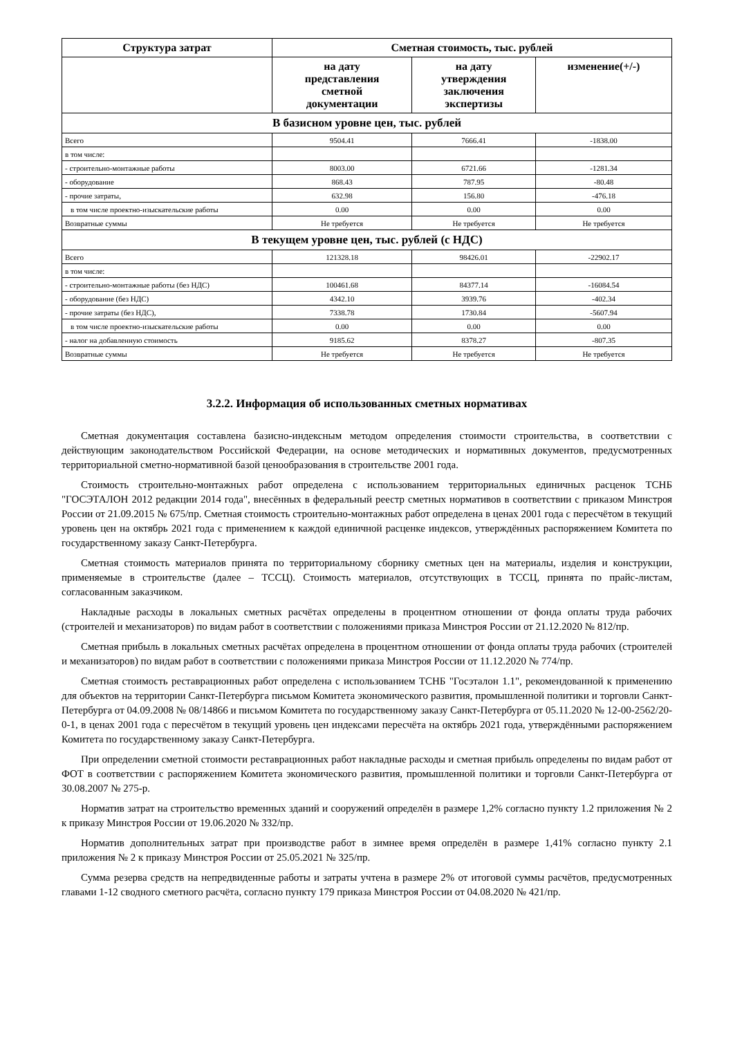| Структура затрат | Сметная стоимость, тыс. рублей | | |
| --- | --- | --- | --- |
| | на дату представления сметной документации | на дату утверждения заключения экспертизы | изменение(+/-) |
| В базисном уровне цен, тыс. рублей | | | |
| Всего | 9504.41 | 7666.41 | -1838.00 |
| в том числе: | | | |
| - строительно-монтажные работы | 8003.00 | 6721.66 | -1281.34 |
| - оборудование | 868.43 | 787.95 | -80.48 |
| - прочие затраты, | 632.98 | 156.80 | -476.18 |
| в том числе проектно-изыскательские работы | 0.00 | 0.00 | 0.00 |
| Возвратные суммы | Не требуется | Не требуется | Не требуется |
| В текущем уровне цен, тыс. рублей (с НДС) | | | |
| Всего | 121328.18 | 98426.01 | -22902.17 |
| в том числе: | | | |
| - строительно-монтажные работы (без НДС) | 100461.68 | 84377.14 | -16084.54 |
| - оборудование (без НДС) | 4342.10 | 3939.76 | -402.34 |
| - прочие затраты (без НДС), | 7338.78 | 1730.84 | -5607.94 |
| в том числе проектно-изыскательские работы | 0.00 | 0.00 | 0.00 |
| - налог на добавленную стоимость | 9185.62 | 8378.27 | -807.35 |
| Возвратные суммы | Не требуется | Не требуется | Не требуется |
3.2.2. Информация об использованных сметных нормативах
Сметная документация составлена базисно-индексным методом определения стоимости строительства, в соответствии с действующим законодательством Российской Федерации, на основе методических и нормативных документов, предусмотренных территориальной сметно-нормативной базой ценообразования в строительстве 2001 года.
Стоимость строительно-монтажных работ определена с использованием территориальных единичных расценок ТСНБ "ГОСЭТАЛОН 2012 редакции 2014 года", внесённых в федеральный реестр сметных нормативов в соответствии с приказом Минстроя России от 21.09.2015 № 675/пр. Сметная стоимость строительно-монтажных работ определена в ценах 2001 года с пересчётом в текущий уровень цен на октябрь 2021 года с применением к каждой единичной расценке индексов, утверждённых распоряжением Комитета по государственному заказу Санкт-Петербурга.
Сметная стоимость материалов принята по территориальному сборнику сметных цен на материалы, изделия и конструкции, применяемые в строительстве (далее – ТССЦ). Стоимость материалов, отсутствующих в ТССЦ, принята по прайс-листам, согласованным заказчиком.
Накладные расходы в локальных сметных расчётах определены в процентном отношении от фонда оплаты труда рабочих (строителей и механизаторов) по видам работ в соответствии с положениями приказа Минстроя России от 21.12.2020 № 812/пр.
Сметная прибыль в локальных сметных расчётах определена в процентном отношении от фонда оплаты труда рабочих (строителей и механизаторов) по видам работ в соответствии с положениями приказа Минстроя России от 11.12.2020 № 774/пр.
Сметная стоимость реставрационных работ определена с использованием ТСНБ "Госэталон 1.1", рекомендованной к применению для объектов на территории Санкт-Петербурга письмом Комитета экономического развития, промышленной политики и торговли Санкт-Петербурга от 04.09.2008 № 08/14866 и письмом Комитета по государственному заказу Санкт-Петербурга от 05.11.2020 № 12-00-2562/20-0-1, в ценах 2001 года с пересчётом в текущий уровень цен индексами пересчёта на октябрь 2021 года, утверждёнными распоряжением Комитета по государственному заказу Санкт-Петербурга.
При определении сметной стоимости реставрационных работ накладные расходы и сметная прибыль определены по видам работ от ФОТ в соответствии с распоряжением Комитета экономического развития, промышленной политики и торговли Санкт-Петербурга от 30.08.2007 № 275-р.
Норматив затрат на строительство временных зданий и сооружений определён в размере 1,2% согласно пункту 1.2 приложения № 2 к приказу Минстроя России от 19.06.2020 № 332/пр.
Норматив дополнительных затрат при производстве работ в зимнее время определён в размере 1,41% согласно пункту 2.1 приложения № 2 к приказу Минстроя России от 25.05.2021 № 325/пр.
Сумма резерва средств на непредвиденные работы и затраты учтена в размере 2% от итоговой суммы расчётов, предусмотренных главами 1-12 сводного сметного расчёта, согласно пункту 179 приказа Минстроя России от 04.08.2020 № 421/пр.